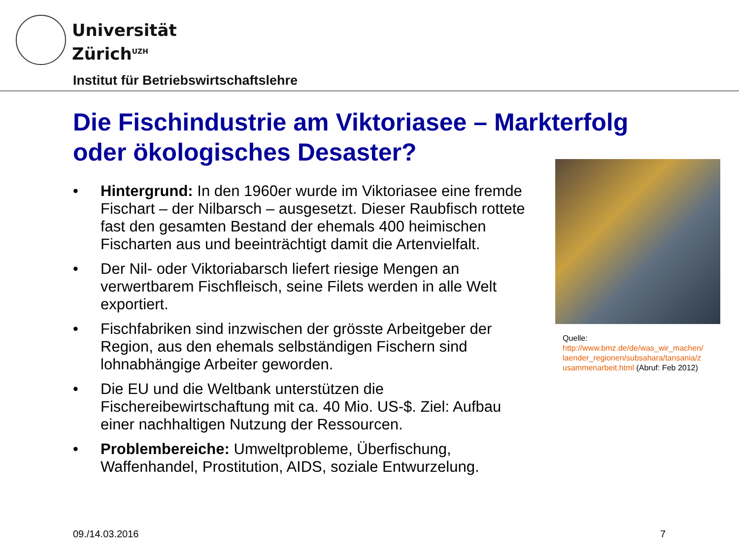Universität
Zürich<sup>UZH</sup>
Institut für Betriebswirtschaftslehre
Die Fischindustrie am Viktoriasee – Markterfolg
oder ökologisches Desaster?
• Hintergrund: In den 1960er wurde im Viktoriasee eine fremde Fischart – der Nilbarsch – ausgesetzt. Dieser Raubfisch rottete fast den gesamten Bestand der ehemals 400 heimischen Fischarten aus und beeinträchtigt damit die Artenvielfalt.
• Der Nil- oder Viktoriabarsch liefert riesige Mengen an verwertbarem Fischfleisch, seine Filets werden in alle Welt exportiert.
• Fischfabriken sind inzwischen der grösste Arbeitgeber der Region, aus den ehemals selbständigen Fischern sind lohnabhängige Arbeiter geworden.
• Die EU und die Weltbank unterstützen die Fischereibewirtschaftung mit ca. 40 Mio. US-$. Ziel: Aufbau einer nachhaltigen Nutzung der Ressourcen.
• Problembereiche: Umweltprobleme, Überfischung, Waffenhandel, Prostitution, AIDS, soziale Entwurzelung.
Quelle:
http://www.bmz.de/de/was_wir_machen/
laender_regionen/subsahara/tansania/z
usammenarbeit.html (Abruf: Feb 2012)
09./14.03.2016 7